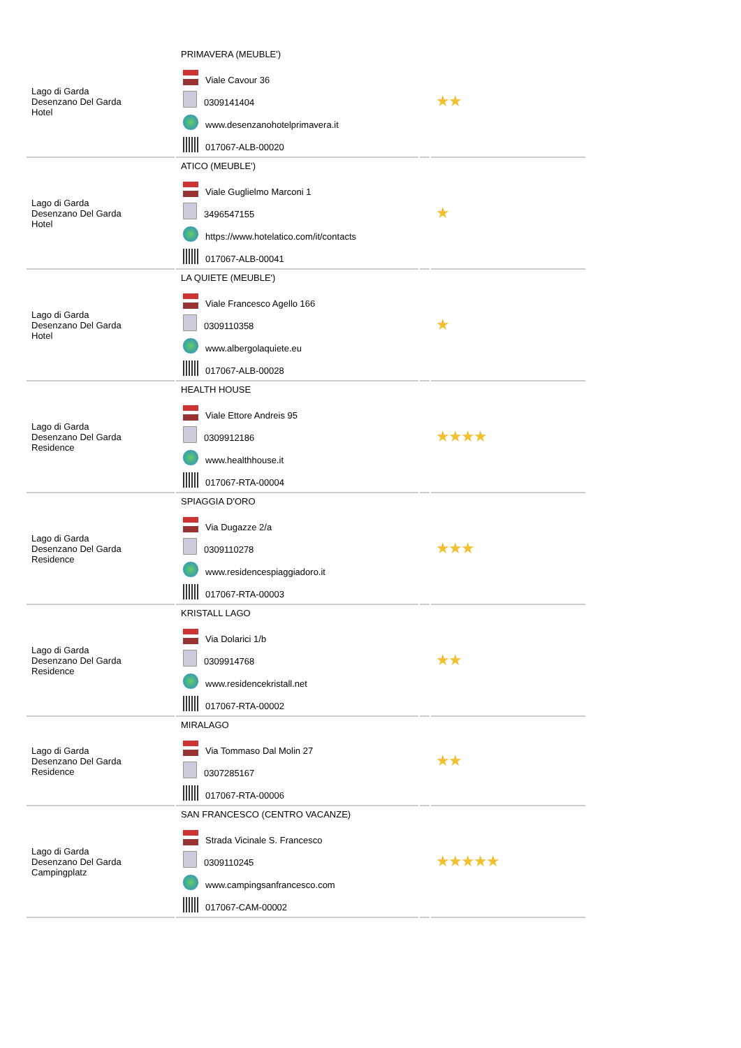| Lago di Garda Desenzano Del Garda Hotel | PRIMAVERA (MEUBLE') Viale Cavour 36 0309141404 www.desenzanohotelprimavera.it 017067-ALB-00020 | | ★★ |
| Lago di Garda Desenzano Del Garda Hotel | ATICO (MEUBLE') Viale Guglielmo Marconi 1 3496547155 https://www.hotelatico.com/it/contacts 017067-ALB-00041 | | ★ |
| Lago di Garda Desenzano Del Garda Hotel | LA QUIETE (MEUBLE') Viale Francesco Agello 166 0309110358 www.albergolaquiete.eu 017067-ALB-00028 | | ★ |
| Lago di Garda Desenzano Del Garda Residence | HEALTH HOUSE Viale Ettore Andreis 95 0309912186 www.healthhouse.it 017067-RTA-00004 | | ★★★★ |
| Lago di Garda Desenzano Del Garda Residence | SPIAGGIA D'ORO Via Dugazze 2/a 0309110278 www.residencespiaggiadoro.it 017067-RTA-00003 | | ★★★ |
| Lago di Garda Desenzano Del Garda Residence | KRISTALL LAGO Via Dolarici 1/b 0309914768 www.residencekristall.net 017067-RTA-00002 | | ★★ |
| Lago di Garda Desenzano Del Garda Residence | MIRALAGO Via Tommaso Dal Molin 27 0307285167 017067-RTA-00006 | | ★★ |
| Lago di Garda Desenzano Del Garda Campingplatz | SAN FRANCESCO (CENTRO VACANZE) Strada Vicinale S. Francesco 0309110245 www.campingsanfrancesco.com 017067-CAM-00002 | | ★★★★★ |